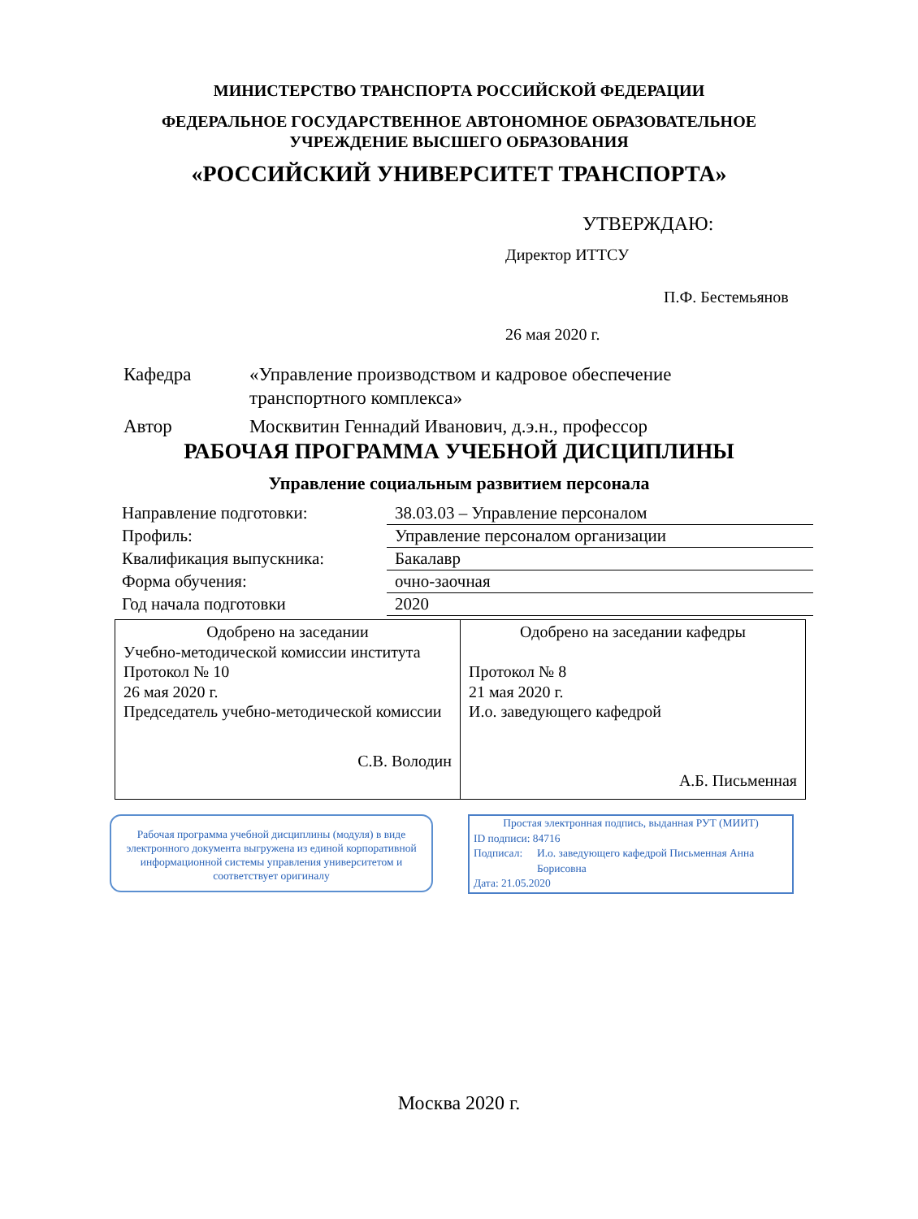МИНИСТЕРСТВО ТРАНСПОРТА РОССИЙСКОЙ ФЕДЕРАЦИИ
ФЕДЕРАЛЬНОЕ ГОСУДАРСТВЕННОЕ АВТОНОМНОЕ ОБРАЗОВАТЕЛЬНОЕ
УЧРЕЖДЕНИЕ ВЫСШЕГО ОБРАЗОВАНИЯ
«РОССИЙСКИЙ УНИВЕРСИТЕТ ТРАНСПОРТА»
УТВЕРЖДАЮ:
Директор ИТТСУ
П.Ф. Бестемьянов
26 мая 2020 г.
Кафедра «Управление производством и кадровое обеспечение транспортного комплекса»
Автор Москвитин Геннадий Иванович, д.э.н., профессор
РАБОЧАЯ ПРОГРАММА УЧЕБНОЙ ДИСЦИПЛИНЫ
Управление социальным развитием персонала
| Направление подготовки: | 38.03.03 – Управление персоналом |
| Профиль: | Управление персоналом организации |
| Квалификация выпускника: | Бакалавр |
| Форма обучения: | очно-заочная |
| Год начала подготовки | 2020 |
| Одобрено на заседании Учебно-методической комиссии института Протокол № 10 26 мая 2020 г. Председатель учебно-методической комиссии С.В. Володин | Одобрено на заседании кафедры Протокол № 8 21 мая 2020 г. И.о. заведующего кафедрой А.Б. Письменная |
Рабочая программа учебной дисциплины (модуля) в виде электронного документа выгружена из единой корпоративной информационной системы управления университетом и соответствует оригиналу
Простая электронная подпись, выданная РУТ (МИИТ)
ID подписи: 84716
Подписал: И.о. заведующего кафедрой Письменная Анна Борисовна
Дата: 21.05.2020
Москва 2020 г.